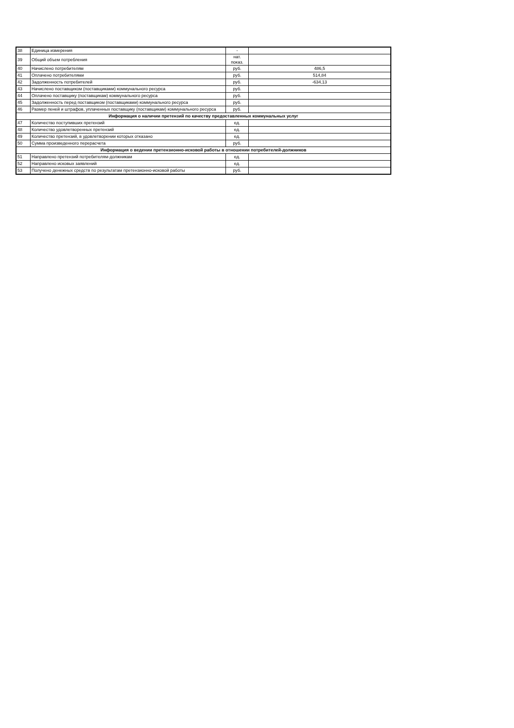| 38 | Единица измерения | - | |
| 39 | Общий объем потребления | нат. показ. | |
| 40 | Начислено потребителям | руб. | 486,5 |
| 41 | Оплачено потребителями | руб. | 514,84 |
| 42 | Задолженность потребителей | руб. | -634,13 |
| 43 | Начислено поставщиком (поставщиками) коммунального ресурса | руб. | |
| 44 | Оплачено поставщику (поставщикам) коммунального ресурса | руб. | |
| 45 | Задолженность перед поставщиком (поставщиками) коммунального ресурса | руб. | |
| 46 | Размер пеней и штрафов, уплаченных поставщику (поставщикам) коммунального ресурса | руб. | |
| Информация о наличии претензий по качеству предоставленных коммунальных услуг | | | |
| 47 | Количество поступивших претензий | ед. | |
| 48 | Количество удовлетворенных претензий | ед. | |
| 49 | Количество претензий, в удовлетворении которых отказано | ед. | |
| 50 | Сумма произведенного перерасчета | руб. | |
| Информация о ведении претензионно-исковой работы в отношении потребителей-должников | | | |
| 51 | Направлено претензий потребителям-должникам | ед. | |
| 52 | Направлено исковых заявлений | ед. | |
| 53 | Получено денежных средств по результатам претензионно-исковой работы | руб. | |